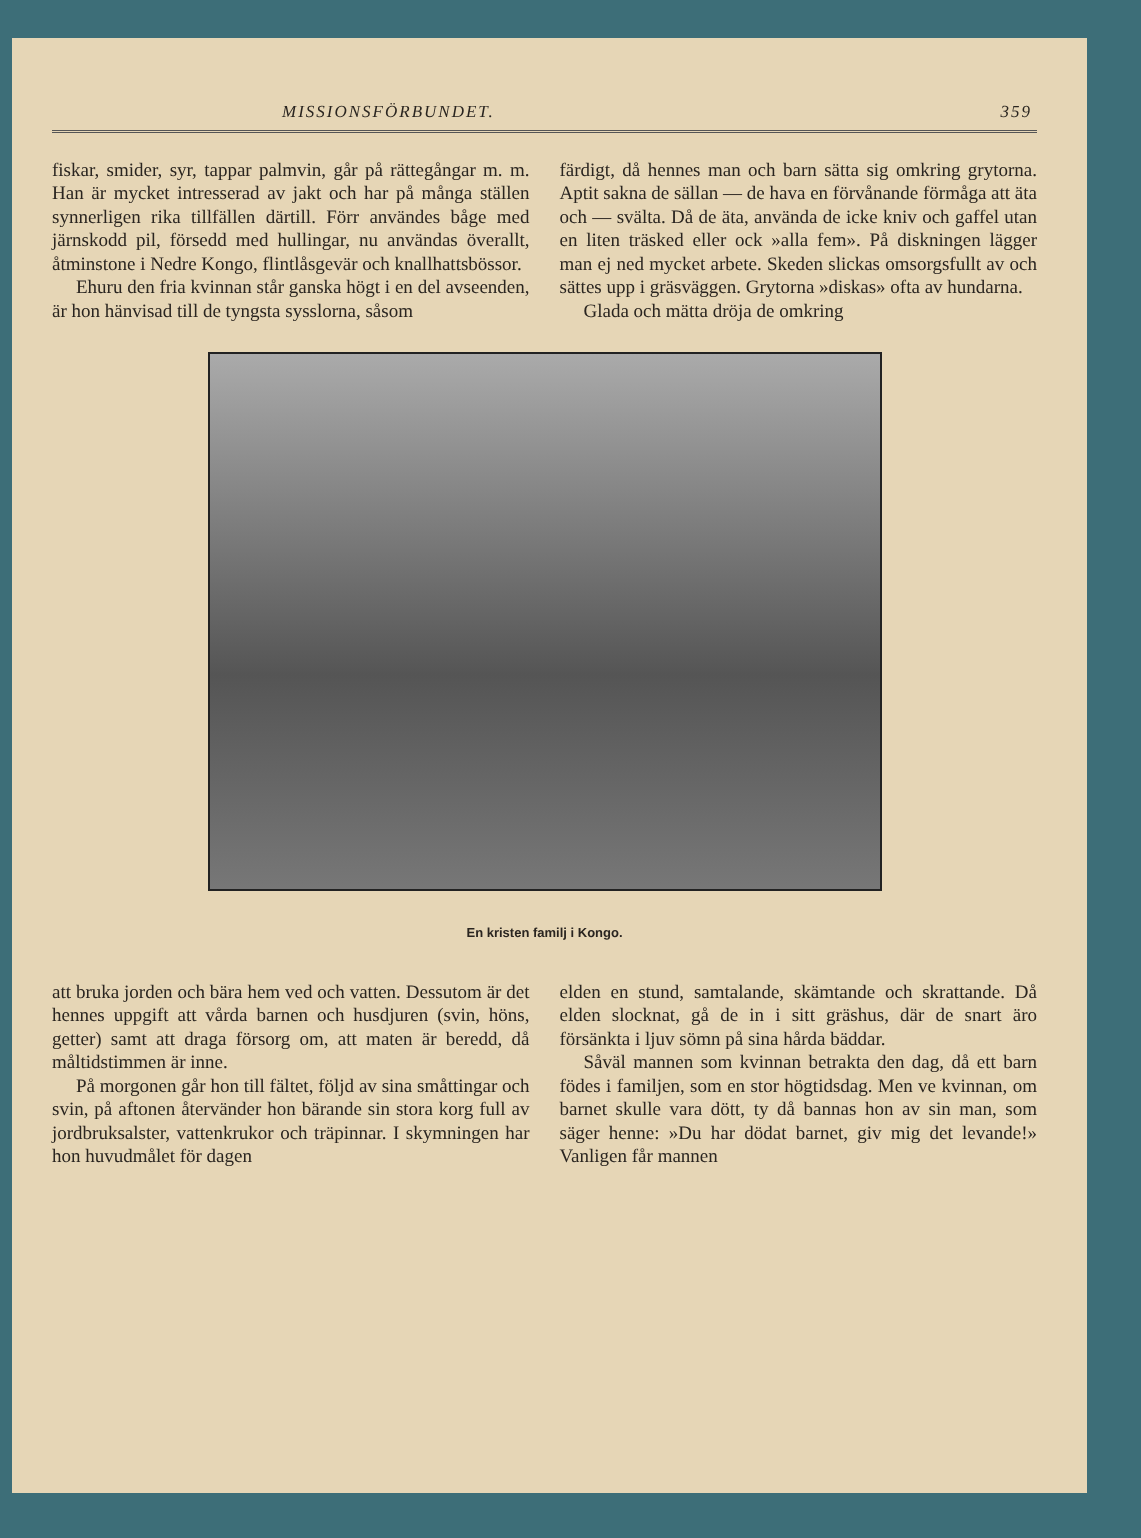MISSIONSFÖRBUNDET. 359
fiskar, smider, syr, tappar palmvin, går på rättegångar m. m. Han är mycket intresserad av jakt och har på många ställen synnerligen rika tillfällen därtill. Förr användes båge med järnskodd pil, försedd med hullingar, nu användas överallt, åtminstone i Nedre Kongo, flintlåsgevär och knallhattsbössor.
Ehuru den fria kvinnan står ganska högt i en del avseenden, är hon hänvisad till de tyngsta sysslorna, såsom
färdigt, då hennes man och barn sätta sig omkring grytorna. Aptit sakna de sällan — de hava en förvånande förmåga att äta och — svälta. Då de äta, använda de icke kniv och gaffel utan en liten träsked eller ock »alla fem». På diskningen lägger man ej ned mycket arbete. Skeden slickas omsorgsfullt av och sättes upp i gräsväggen. Grytorna »diskas» ofta av hundarna.
Glada och mätta dröja de omkring
En kristen familj i Kongo.
att bruka jorden och bära hem ved och vatten. Dessutom är det hennes uppgift att vårda barnen och husdjuren (svin, höns, getter) samt att draga försorg om, att maten är beredd, då måltidstimmen är inne.
På morgonen går hon till fältet, följd av sina småttingar och svin, på aftonen återvänder hon bärande sin stora korg full av jordbruksalster, vattenkrukor och träpinnar. I skymningen har hon huvudmålet för dagen
elden en stund, samtalande, skämtande och skrattande. Då elden slocknat, gå de in i sitt gräshus, där de snart äro försänkta i ljuv sömn på sina hårda bäddar.
Såväl mannen som kvinnan betrakta den dag, då ett barn födes i familjen, som en stor högtidsdag. Men ve kvinnan, om barnet skulle vara dött, ty då bannas hon av sin man, som säger henne: »Du har dödat barnet, giv mig det levande!» Vanligen får mannen